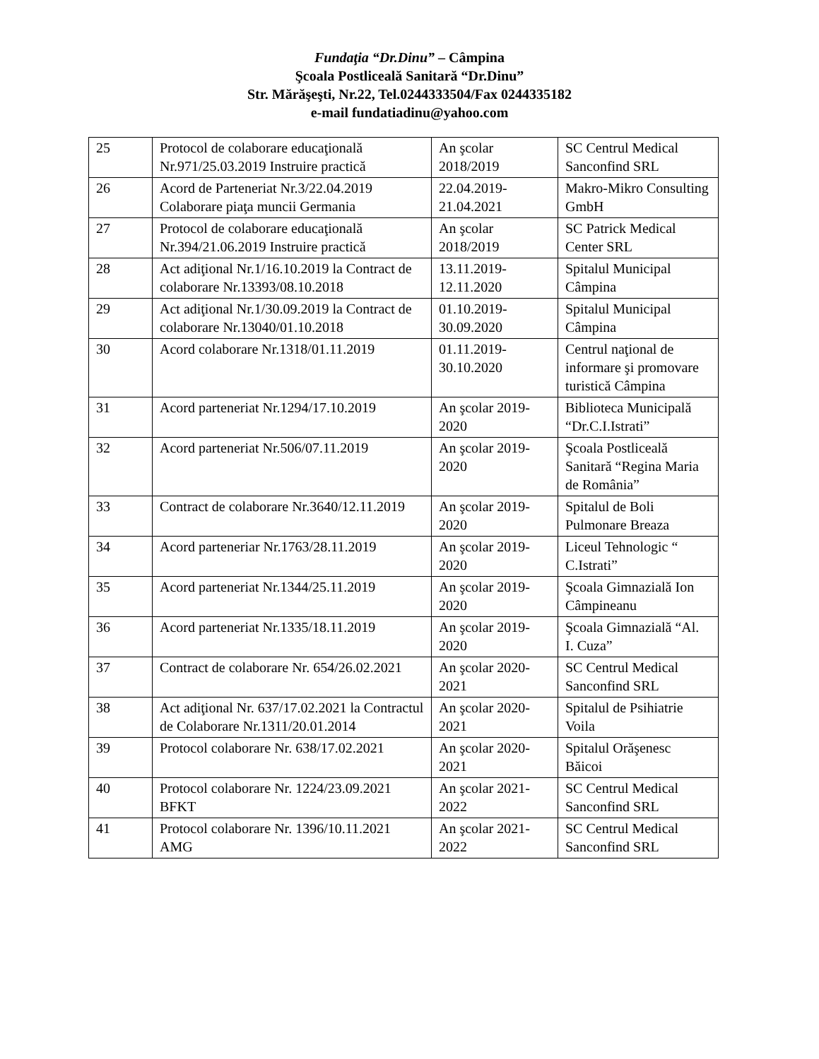Fundaţia “Dr.Dinu” – Câmpina
Şcoala Postliceală Sanitară “Dr.Dinu”
Str. Mărăşeşti, Nr.22, Tel.0244333504/Fax 0244335182
e-mail fundatiadinu@yahoo.com
| 25 | Protocol de colaborare educaţională Nr.971/25.03.2019 Instruire practică | An şcolar 2018/2019 | SC Centrul Medical Sanconfind SRL |
| 26 | Acord de Parteneriat Nr.3/22.04.2019 Colaborare piaţa muncii Germania | 22.04.2019-21.04.2021 | Makro-Mikro Consulting GmbH |
| 27 | Protocol de colaborare educaţională Nr.394/21.06.2019 Instruire practică | An şcolar 2018/2019 | SC Patrick Medical Center SRL |
| 28 | Act adiţional Nr.1/16.10.2019 la Contract de colaborare Nr.13393/08.10.2018 | 13.11.2019-12.11.2020 | Spitalul Municipal Câmpina |
| 29 | Act adiţional Nr.1/30.09.2019 la Contract de colaborare Nr.13040/01.10.2018 | 01.10.2019-30.09.2020 | Spitalul Municipal Câmpina |
| 30 | Acord colaborare Nr.1318/01.11.2019 | 01.11.2019-30.10.2020 | Centrul naţional de informare şi promovare turistică Câmpina |
| 31 | Acord parteneriat Nr.1294/17.10.2019 | An şcolar 2019-2020 | Biblioteca Municipală “Dr.C.I.Istrati” |
| 32 | Acord parteneriat Nr.506/07.11.2019 | An şcolar 2019-2020 | Şcoala Postliceală Sanitară “Regina Maria de România” |
| 33 | Contract de colaborare Nr.3640/12.11.2019 | An şcolar 2019-2020 | Spitalul de Boli Pulmonare Breaza |
| 34 | Acord parteneriar Nr.1763/28.11.2019 | An şcolar 2019-2020 | Liceul Tehnologic “ C.Istrati” |
| 35 | Acord parteneriat Nr.1344/25.11.2019 | An şcolar 2019-2020 | Şcoala Gimnazială Ion Câmpineanu |
| 36 | Acord parteneriat Nr.1335/18.11.2019 | An şcolar 2019-2020 | Şcoala Gimnazială “Al. I. Cuza” |
| 37 | Contract de colaborare Nr. 654/26.02.2021 | An şcolar 2020-2021 | SC Centrul Medical Sanconfind SRL |
| 38 | Act adiţional Nr. 637/17.02.2021 la Contractul de Colaborare Nr.1311/20.01.2014 | An şcolar 2020-2021 | Spitalul de Psihiatrie Voila |
| 39 | Protocol colaborare Nr. 638/17.02.2021 | An şcolar 2020-2021 | Spitalul Orăşenesc Băicoi |
| 40 | Protocol colaborare Nr. 1224/23.09.2021 BFKT | An şcolar 2021-2022 | SC Centrul Medical Sanconfind SRL |
| 41 | Protocol colaborare Nr. 1396/10.11.2021 AMG | An şcolar 2021-2022 | SC Centrul Medical Sanconfind SRL |